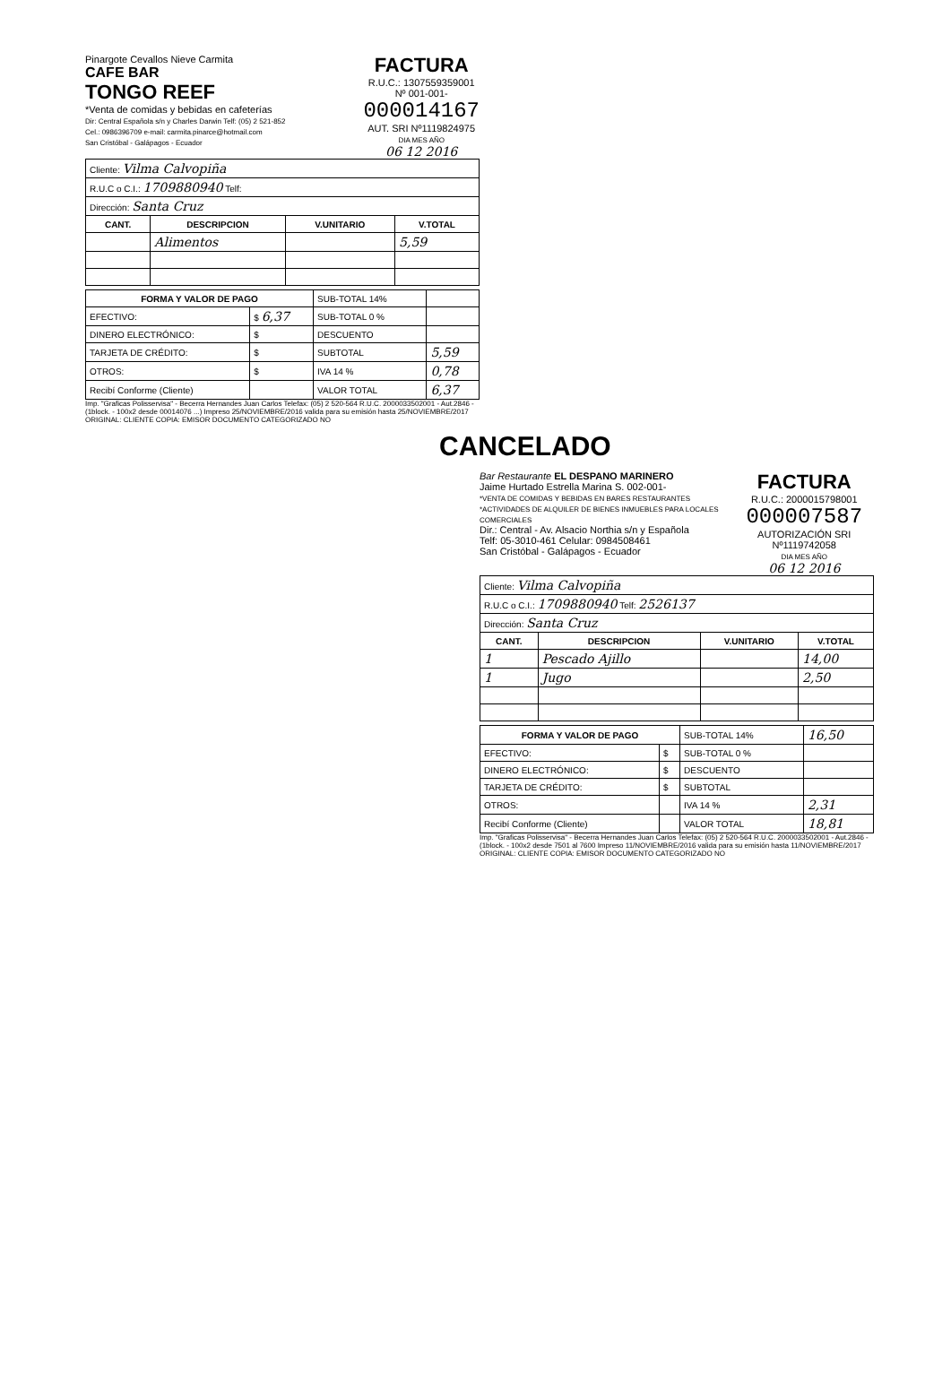Pinargote Cevallos Nieve Carmita
CAFE BAR
TONGO REEF
*Venta de comidas y bebidas en cafeterías
Dir: Central Española s/n y Charles Darwin Telf: (05) 2 521-852
Cel.: 0986396709 e-mail: carmita.pinarce@hotmail.com
San Cristóbal - Galápagos - Ecuador
FACTURA
R.U.C.: 1307559359001
Nº 001-001-
000014167
AUT. SRI Nº1119824975
DIA MES AÑO
06 12 2016
| Cliente: Vilma Calvopiña | | | |
| R.U.C o C.I.: 1709880940 Telf: | | | |
| Dirección: Santa Cruz | | | |
| CANT. | DESCRIPCION | V.UNITARIO | V.TOTAL |
| | Alimentos | | 5,59 |
| FORMA Y VALOR DE PAGO | | SUB-TOTAL 14% | |
| EFECTIVO: | $ 6,37 | SUB-TOTAL 0 % | |
| DINERO ELECTRÓNICO: | $ | DESCUENTO | |
| TARJETA DE CRÉDITO: | $ | SUBTOTAL | 5,59 |
| OTROS: | $ | IVA 14 % | 0,78 |
| Recibí Conforme (Cliente) | | VALOR TOTAL | 6,37 |
Imp. "Graficas Polisservisa" - Becerra Hernandes Juan Carlos Telefax: (05) 2 520-564 R.U.C. 2000033502001 - Aut.2846 - (1block. - 100x2 desde 00014076 ...) Impreso 25/NOVIEMBRE/2016 valida para su emisión hasta 25/NOVIEMBRE/2017 ORIGINAL: CLIENTE COPIA: EMISOR DOCUMENTO CATEGORIZADO NO
CANCELADO
Bar Restaurante EL DESPANO MARINERO
Jaime Hurtado Estrella Marina S. 002-001-
*VENTA DE COMIDAS Y BEBIDAS EN BARES RESTAURANTES
*ACTIVIDADES DE ALQUILER DE BIENES INMUEBLES PARA LOCALES COMERCIALES
Dir.: Central - Av. Alsacio Northia s/n y Española
Telf: 05-3010-461 Celular: 0984508461
San Cristóbal - Galápagos - Ecuador
FACTURA
R.U.C.: 2000015798001
000007587
AUTORIZACIÓN SRI Nº1119742058
DIA MES AÑO
06 12 2016
| Cliente: Vilma Calvopiña | | | |
| R.U.C o C.I.: 1709880940 Telf: 2526137 | | | |
| Dirección: Santa Cruz | | | |
| CANT. | DESCRIPCION | V.UNITARIO | V.TOTAL |
| 1 | Pescado Ajillo | | 14,00 |
| 1 | Jugo | | 2,50 |
| FORMA Y VALOR DE PAGO | | SUB-TOTAL 14% | 16,50 |
| EFECTIVO: | $ | SUB-TOTAL 0 % | |
| DINERO ELECTRÓNICO: | $ | DESCUENTO | |
| TARJETA DE CRÉDITO: | $ | SUBTOTAL | |
| OTROS: | | IVA 14 % | 2,31 |
| Recibí Conforme (Cliente) | | VALOR TOTAL | 18,81 |
Imp. "Graficas Polisservisa" - Becerra Hernandes Juan Carlos Telefax: (05) 2 520-564 R.U.C. 2000033502001 - Aut.2846 - (1block. - 100x2 desde 7501 al 7600 Impreso 11/NOVIEMBRE/2016 valida para su emisión hasta 11/NOVIEMBRE/2017 ORIGINAL: CLIENTE COPIA: EMISOR DOCUMENTO CATEGORIZADO NO